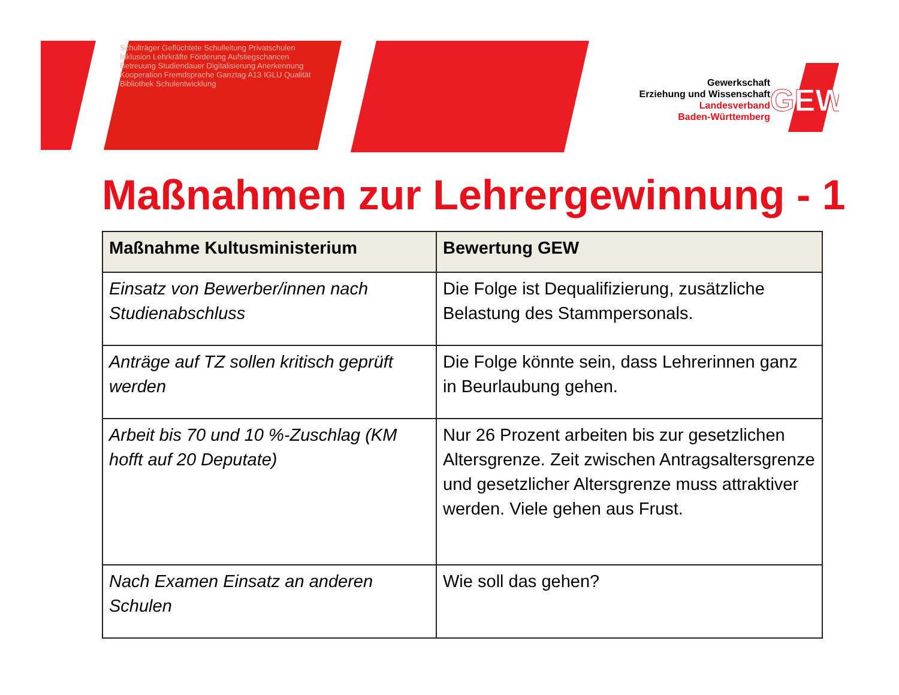Schulträger Geflüchtete Schulleitung Privatschulen Inklusion Lehrkräfte Förderung Aufstiegschancen Betreuung Studiendauer Digitalisierung Anerkennung Kooperation Fremdsprache Ganztag A13 IGLU Qualität Bibliothek Schulentwicklung
GEW
Gewerkschaft
Erziehung und Wissenschaft
Landesverband
Baden-Württemberg
Maßnahmen zur Lehrergewinnung - 1
| Maßnahme Kultusministerium | Bewertung GEW |
| --- | --- |
| Einsatz von Bewerber/innen nach Studienabschluss | Die Folge ist Dequalifizierung, zusätzliche Belastung des Stammpersonals. |
| Anträge auf TZ sollen kritisch geprüft werden | Die Folge könnte sein, dass Lehrerinnen ganz in Beurlaubung gehen. |
| Arbeit bis 70 und 10 %-Zuschlag (KM hofft auf 20 Deputate) | Nur 26 Prozent arbeiten bis zur gesetzlichen Altersgrenze. Zeit zwischen Antragsaltersgrenze und gesetzlicher Altersgrenze muss attraktiver werden. Viele gehen aus Frust. |
| Nach Examen Einsatz an anderen Schulen | Wie soll das gehen? |